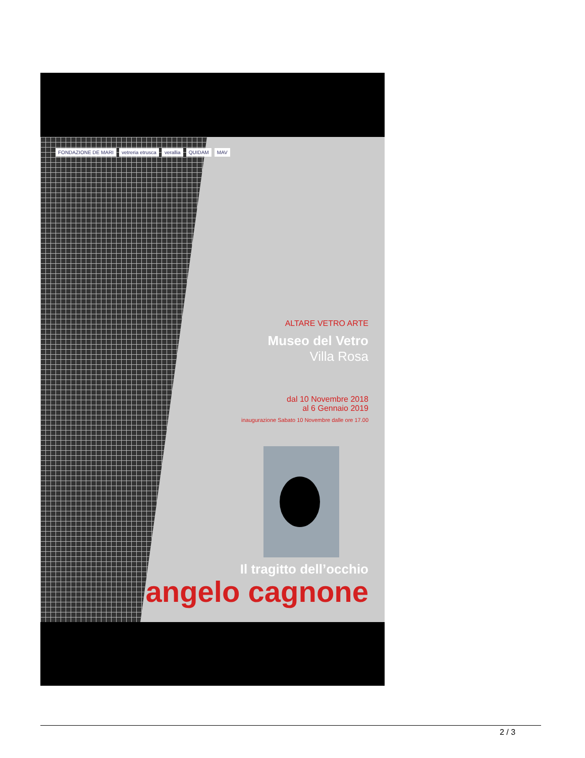FONDAZIONE DE MARI vetreria etrusca verallia QUIDAM MAV
ALTARE VETRO ARTE
Museo del Vetro
Villa Rosa
dal 10 Novembre 2018
al 6 Gennaio 2019
inaugurazione Sabato 10 Novembre dalle ore 17.00
Il tragitto dell’occhio
angelo cagnone
2 / 3